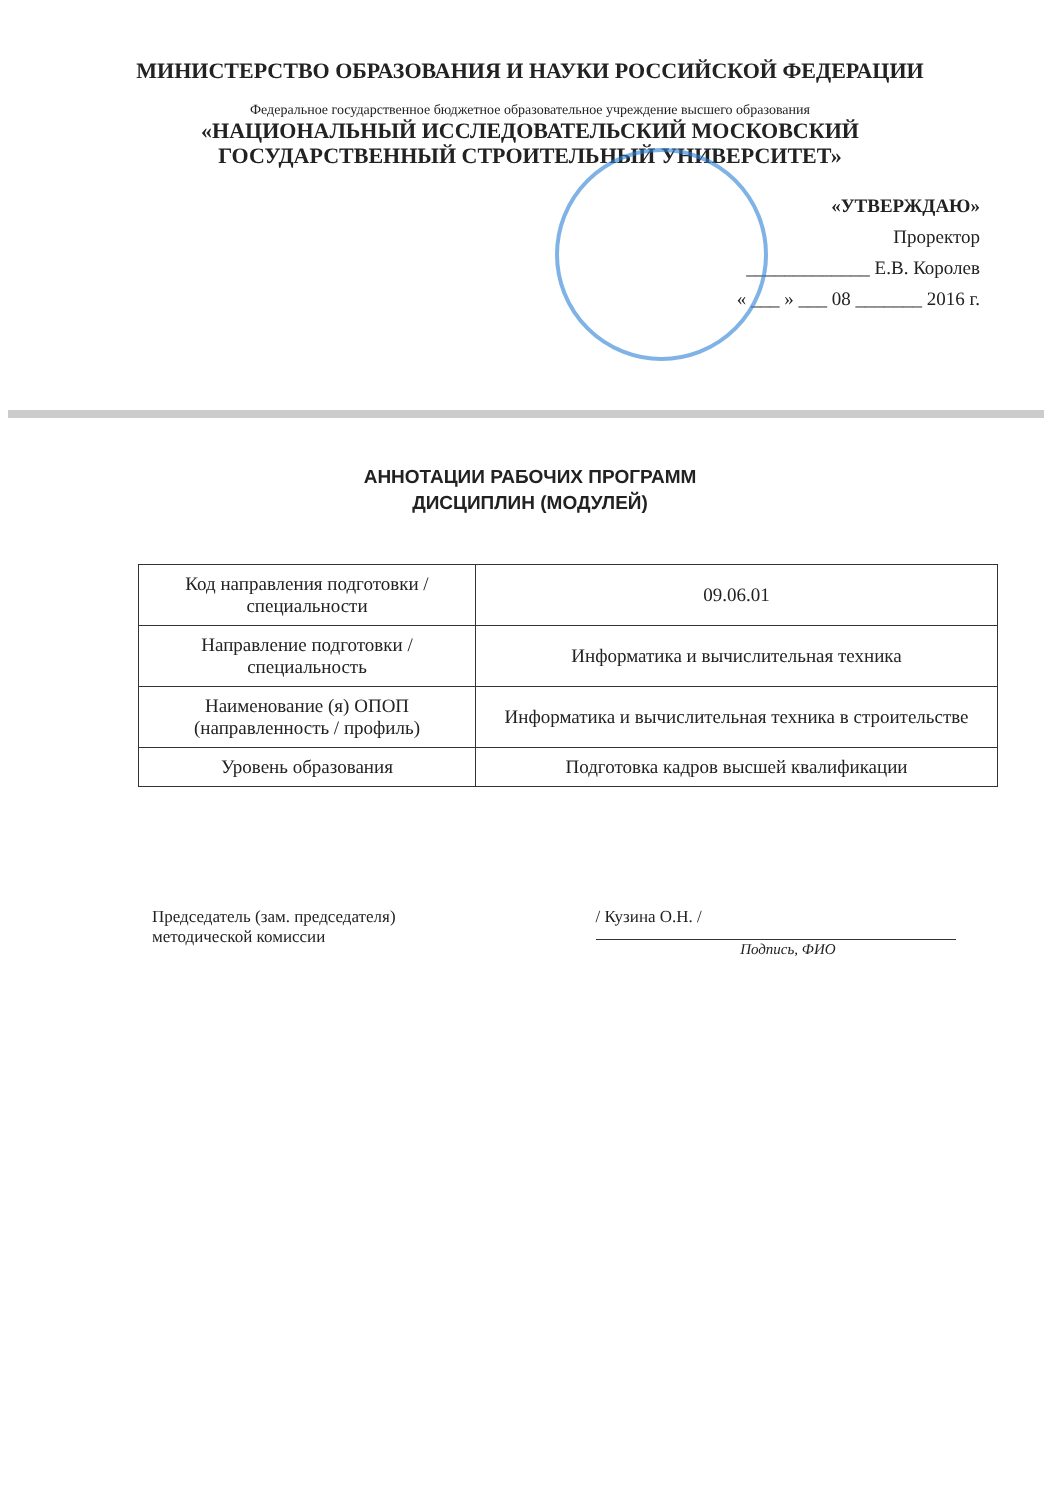МИНИСТЕРСТВО ОБРАЗОВАНИЯ И НАУКИ РОССИЙСКОЙ ФЕДЕРАЦИИ
Федеральное государственное бюджетное образовательное учреждение высшего образования
«НАЦИОНАЛЬНЫЙ ИССЛЕДОВАТЕЛЬСКИЙ МОСКОВСКИЙ
ГОСУДАРСТВЕННЫЙ СТРОИТЕЛЬНЫЙ УНИВЕРСИТЕТ»
«УТВЕРЖДАЮ»
Проректор
_____________ Е.В. Королев
« ___ » ___ 08 _______ 2016 г.
АННОТАЦИИ РАБОЧИХ ПРОГРАММ
ДИСЦИПЛИН (МОДУЛЕЙ)
| Код направления подготовки / специальности | 09.06.01 |
| Направление подготовки / специальность | Информатика и вычислительная техника |
| Наименование (я) ОПОП (направленность / профиль) | Информатика и вычислительная техника в строительстве |
| Уровень образования | Подготовка кадров высшей квалификации |
Председатель (зам. председателя)
методической комиссии
/ Кузина О.Н. /
Подпись, ФИО